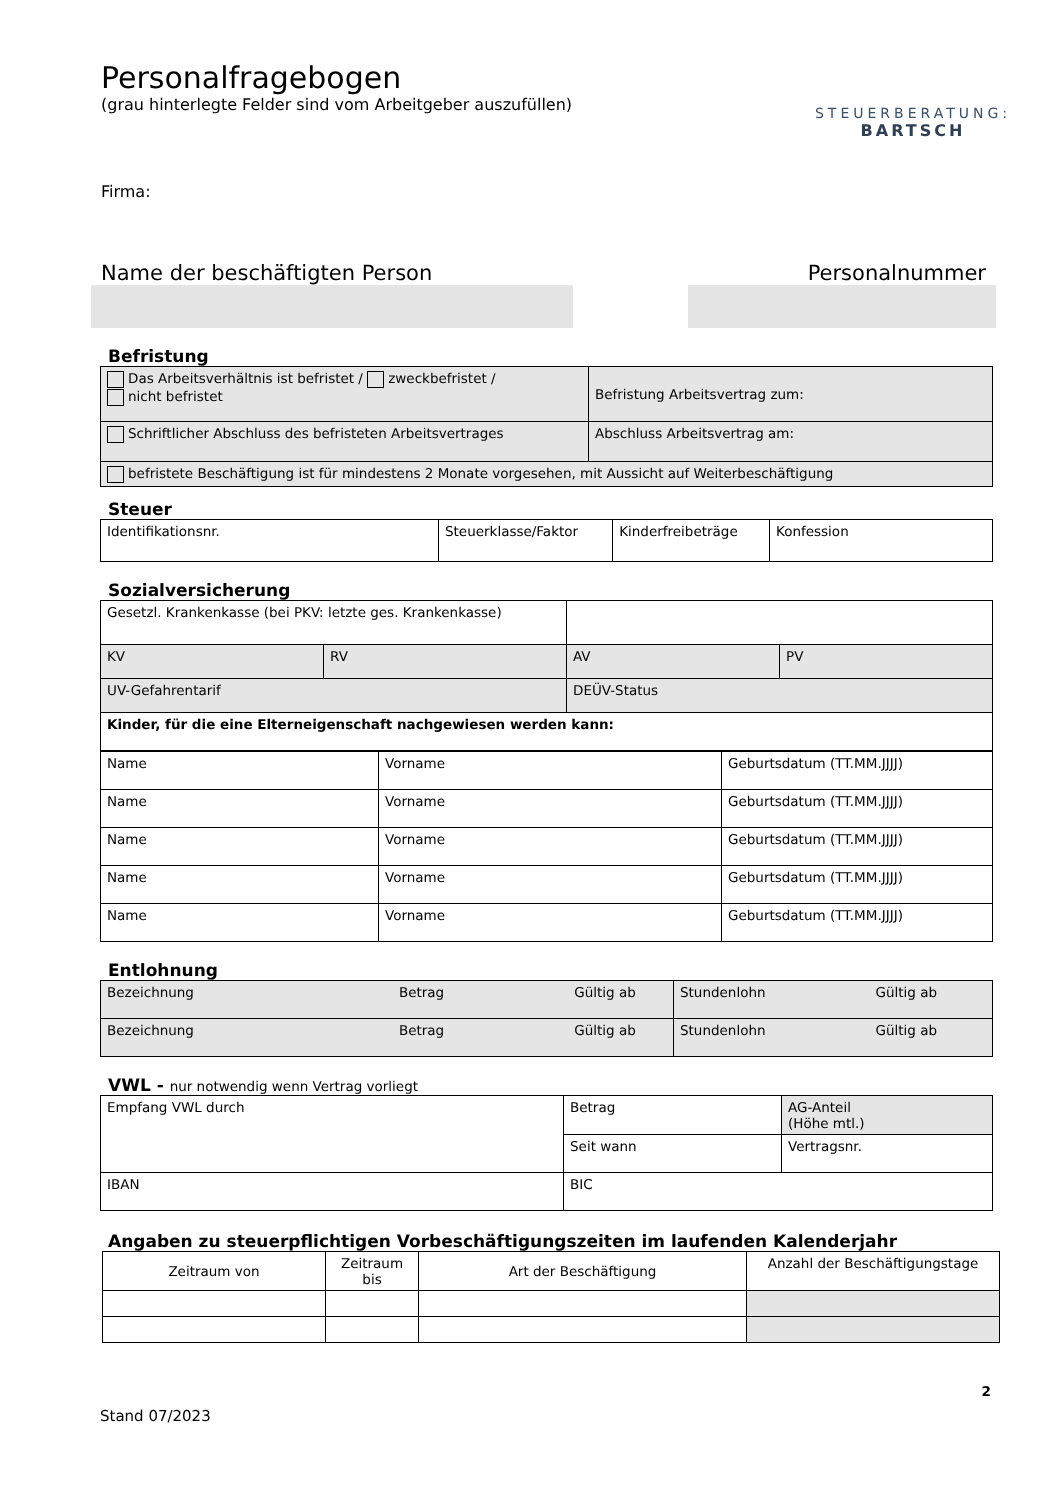Personalfragebogen
(grau hinterlegte Felder sind vom Arbeitgeber auszufüllen)
STEUERBERATUNG:
BARTSCH
Firma:
Name der beschäftigten Person Personalnummer
Befristung
| Das Arbeitsverhältnis ist befristet / zweckbefristet / nicht befristet | Befristung Arbeitsvertrag zum: |
| Schriftlicher Abschluss des befristeten Arbeitsvertrages | Abschluss Arbeitsvertrag am: |
| befristete Beschäftigung ist für mindestens 2 Monate vorgesehen, mit Aussicht auf Weiterbeschäftigung | |
Steuer
| Identifikationsnr. | Steuerklasse/Faktor | Kinderfreibeträge | Konfession |
Sozialversicherung
| Gesetzl. Krankenkasse (bei PKV: letzte ges. Krankenkasse) | | | |
| KV | RV | AV | PV |
| UV-Gefahrentarif | | DEÜV-Status | |
| Kinder, für die eine Elterneigenschaft nachgewiesen werden kann: | | | |
| Name | Vorname | Geburtsdatum (TT.MM.JJJJ) |
| Name | Vorname | Geburtsdatum (TT.MM.JJJJ) |
| Name | Vorname | Geburtsdatum (TT.MM.JJJJ) |
| Name | Vorname | Geburtsdatum (TT.MM.JJJJ) |
| Name | Vorname | Geburtsdatum (TT.MM.JJJJ) |
Entlohnung
| Bezeichnung Betrag Gültig ab | Stundenlohn Gültig ab |
| Bezeichnung Betrag Gültig ab | Stundenlohn Gültig ab |
VWL - nur notwendig wenn Vertrag vorliegt
| Empfang VWL durch | Betrag | AG-Anteil (Höhe mtl.) |
| | Seit wann | Vertragsnr. |
| IBAN | BIC | |
Angaben zu steuerpflichtigen Vorbeschäftigungszeiten im laufenden Kalenderjahr
| Zeitraum von | Zeitraum bis | Art der Beschäftigung | Anzahl der Beschäftigungstage |
2
Stand 07/2023